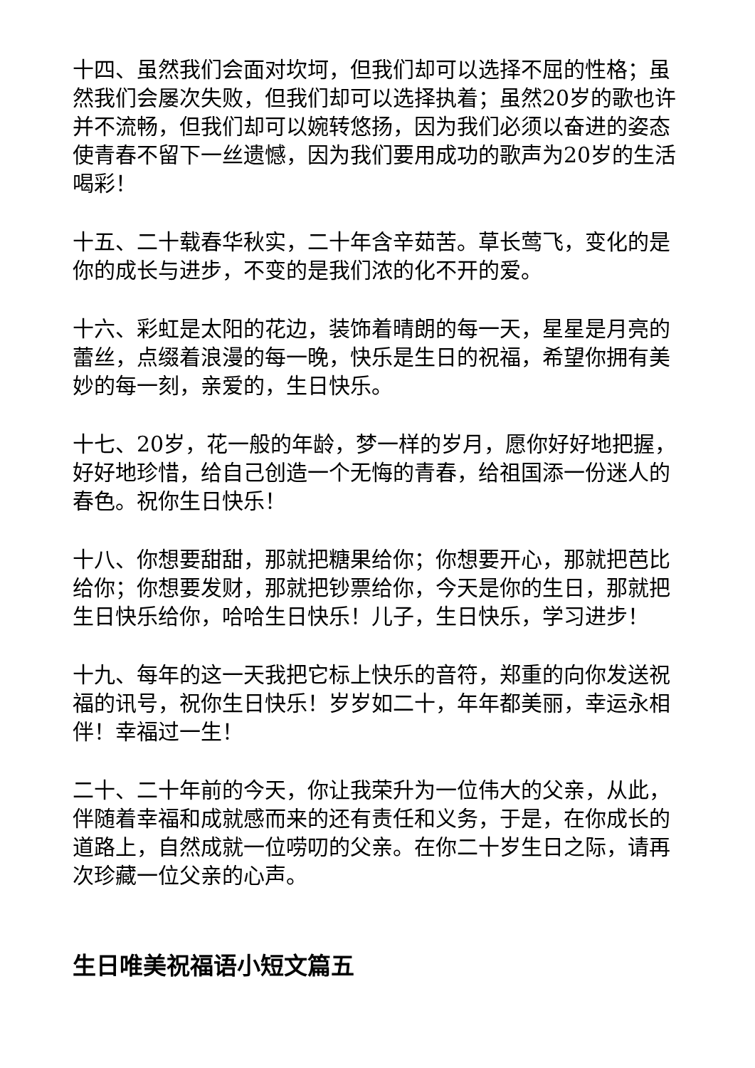十四、虽然我们会面对坎坷，但我们却可以选择不屈的性格；虽然我们会屡次失败，但我们却可以选择执着；虽然20岁的歌也许并不流畅，但我们却可以婉转悠扬，因为我们必须以奋进的姿态使青春不留下一丝遗憾，因为我们要用成功的歌声为20岁的生活喝彩！
十五、二十载春华秋实，二十年含辛茹苦。草长莺飞，变化的是你的成长与进步，不变的是我们浓的化不开的爱。
十六、彩虹是太阳的花边，装饰着晴朗的每一天，星星是月亮的蕾丝，点缀着浪漫的每一晚，快乐是生日的祝福，希望你拥有美妙的每一刻，亲爱的，生日快乐。
十七、20岁，花一般的年龄，梦一样的岁月，愿你好好地把握，好好地珍惜，给自己创造一个无悔的青春，给祖国添一份迷人的春色。祝你生日快乐！
十八、你想要甜甜，那就把糖果给你；你想要开心，那就把芭比给你；你想要发财，那就把钞票给你，今天是你的生日，那就把生日快乐给你，哈哈生日快乐！儿子，生日快乐，学习进步！
十九、每年的这一天我把它标上快乐的音符，郑重的向你发送祝福的讯号，祝你生日快乐！岁岁如二十，年年都美丽，幸运永相伴！幸福过一生！
二十、二十年前的今天，你让我荣升为一位伟大的父亲，从此，伴随着幸福和成就感而来的还有责任和义务，于是，在你成长的道路上，自然成就一位唠叨的父亲。在你二十岁生日之际，请再次珍藏一位父亲的心声。
生日唯美祝福语小短文篇五